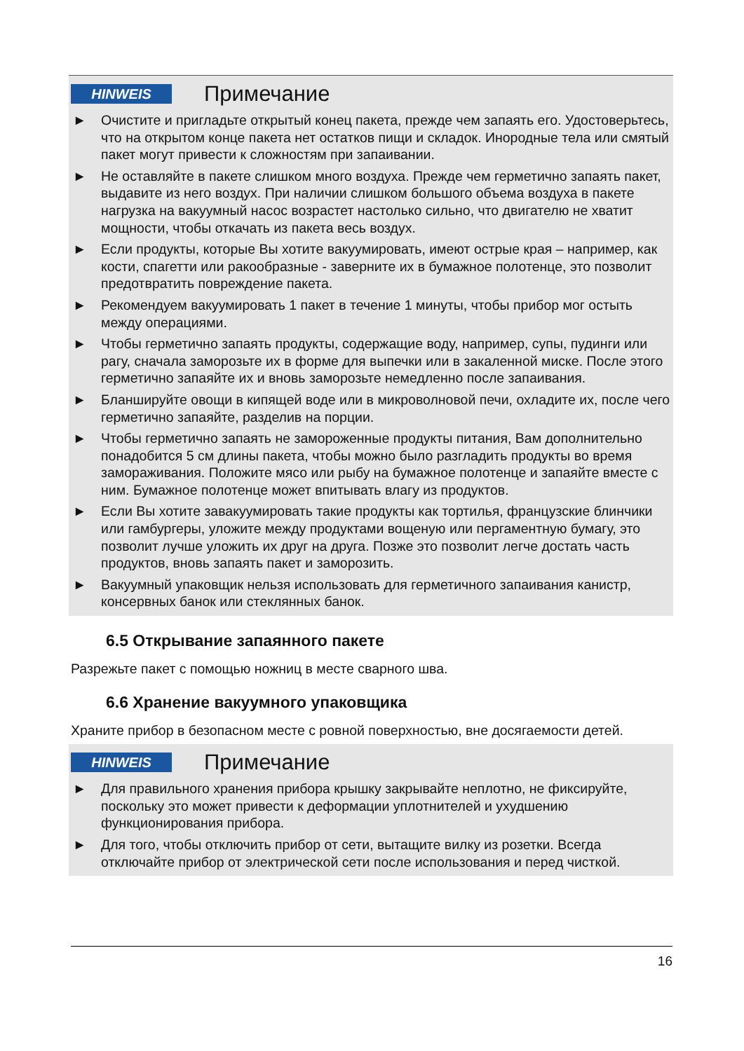HINWEIS
Примечание
► Очистите и пригладьте открытый конец пакета, прежде чем запаять его. Удостоверьтесь, что на открытом конце пакета нет остатков пищи и складок. Инородные тела или смятый пакет могут привести к сложностям при запаивании.
► Не оставляйте в пакете слишком много воздуха. Прежде чем герметично запаять пакет, выдавите из него воздух. При наличии слишком большого объема воздуха в пакете нагрузка на вакуумный насос возрастет настолько сильно, что двигателю не хватит мощности, чтобы откачать из пакета весь воздух.
► Если продукты, которые Вы хотите вакуумировать, имеют острые края – например, как кости, спагетти или ракообразные - заверните их в бумажное полотенце, это позволит предотвратить повреждение пакета.
► Рекомендуем вакуумировать 1 пакет в течение 1 минуты, чтобы прибор мог остыть между операциями.
► Чтобы герметично запаять продукты, содержащие воду, например, супы, пудинги или рагу, сначала заморозьте их в форме для выпечки или в закаленной миске. После этого герметично запаяйте их и вновь заморозьте немедленно после запаивания.
► Бланшируйте овощи в кипящей воде или в микроволновой печи, охладите их, после чего герметично запаяйте, разделив на порции.
► Чтобы герметично запаять не замороженные продукты питания, Вам дополнительно понадобится 5 см длины пакета, чтобы можно было разгладить продукты во время замораживания. Положите мясо или рыбу на бумажное полотенце и запаяйте вместе с ним. Бумажное полотенце может впитывать влагу из продуктов.
► Если Вы хотите завакуумировать такие продукты как тортилья, французские блинчики или гамбургеры, уложите между продуктами вощеную или пергаментную бумагу, это позволит лучше уложить их друг на друга. Позже это позволит легче достать часть продуктов, вновь запаять пакет и заморозить.
► Вакуумный упаковщик нельзя использовать для герметичного запаивания канистр, консервных банок или стеклянных банок.
6.5 Открывание запаянного пакете
Разрежьте пакет с помощью ножниц в месте сварного шва.
6.6 Хранение вакуумного упаковщика
Храните прибор в безопасном месте с ровной поверхностью, вне досягаемости детей.
HINWEIS
Примечание
► Для правильного хранения прибора крышку закрывайте неплотно, не фиксируйте, поскольку это может привести к деформации уплотнителей и ухудшению функционирования прибора.
► Для того, чтобы отключить прибор от сети, вытащите вилку из розетки. Всегда отключайте прибор от электрической сети после использования и перед чисткой.
16